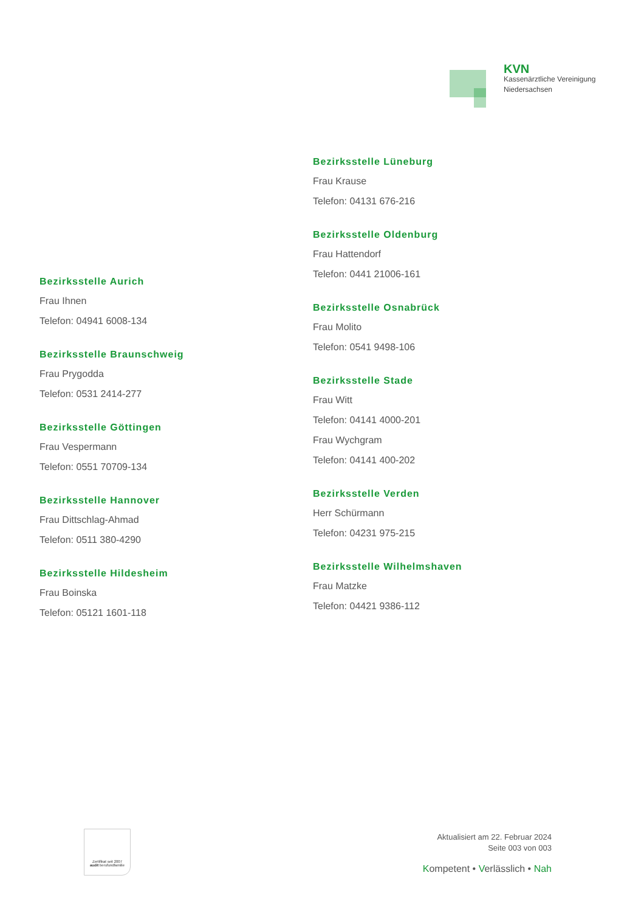KVN
Kassenärztliche Vereinigung
Niedersachsen
Bezirksstelle Aurich
Frau Ihnen
Telefon: 04941 6008-134
Bezirksstelle Braunschweig
Frau Prygodda
Telefon: 0531 2414-277
Bezirksstelle Göttingen
Frau Vespermann
Telefon: 0551 70709-134
Bezirksstelle Hannover
Frau Dittschlag-Ahmad
Telefon: 0511 380-4290
Bezirksstelle Hildesheim
Frau Boinska
Telefon: 05121 1601-118
Bezirksstelle Lüneburg
Frau Krause
Telefon: 04131 676-216
Bezirksstelle Oldenburg
Frau Hattendorf
Telefon: 0441 21006-161
Bezirksstelle Osnabrück
Frau Molito
Telefon: 0541 9498-106
Bezirksstelle Stade
Frau Witt
Telefon: 04141 4000-201
Frau Wychgram
Telefon: 04141 400-202
Bezirksstelle Verden
Herr Schürmann
Telefon: 04231 975-215
Bezirksstelle Wilhelmshaven
Frau Matzke
Telefon: 04421 9386-112
Zertifikat seit 2007
audit berufundfamilie
Aktualisiert am 22. Februar 2024
Seite 003 von 003
Kompetent • Verlässlich • Nah